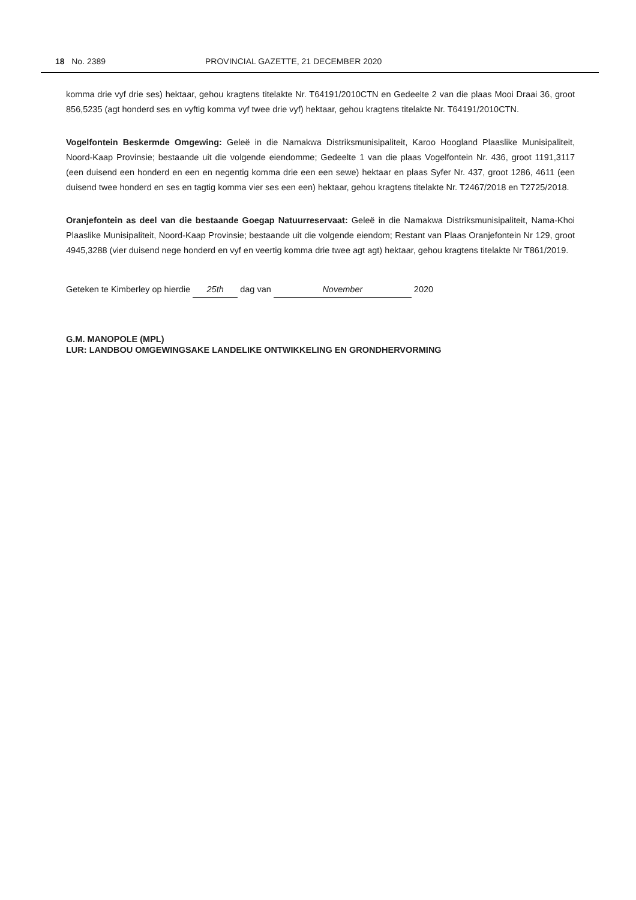18 No. 2389 PROVINCIAL GAZETTE, 21 DECEMBER 2020
komma drie vyf drie ses) hektaar, gehou kragtens titelakte Nr. T64191/2010CTN en Gedeelte 2 van die plaas Mooi Draai 36, groot 856,5235 (agt honderd ses en vyftig komma vyf twee drie vyf) hektaar, gehou kragtens titelakte Nr. T64191/2010CTN.
Vogelfontein Beskermde Omgewing: Geleë in die Namakwa Distriksmunisipaliteit, Karoo Hoogland Plaaslike Munisipaliteit, Noord-Kaap Provinsie; bestaande uit die volgende eiendomme; Gedeelte 1 van die plaas Vogelfontein Nr. 436, groot 1191,3117 (een duisend een honderd en een en negentig komma drie een een sewe) hektaar en plaas Syfer Nr. 437, groot 1286, 4611 (een duisend twee honderd en ses en tagtig komma vier ses een een) hektaar, gehou kragtens titelakte Nr. T2467/2018 en T2725/2018.
Oranjefontein as deel van die bestaande Goegap Natuurreservaat: Geleë in die Namakwa Distriksmunisipaliteit, Nama-Khoi Plaaslike Munisipaliteit, Noord-Kaap Provinsie; bestaande uit die volgende eiendom; Restant van Plaas Oranjefontein Nr 129, groot 4945,3288 (vier duisend nege honderd en vyf en veertig komma drie twee agt agt) hektaar, gehou kragtens titelakte Nr T861/2019.
Geteken te Kimberley op hierdie 25th dag van November 2020
G.M. MANOPOLE (MPL)
LUR: LANDBOU OMGEWINGSAKE LANDELIKE ONTWIKKELING EN GRONDHERVORMING